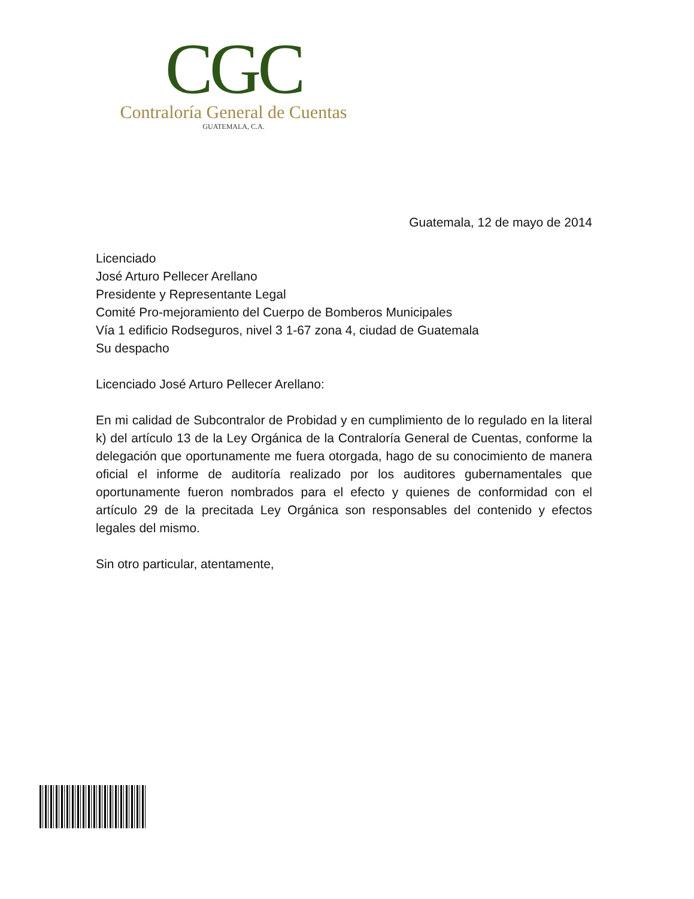CGC
Contraloría General de Cuentas
GUATEMALA, C.A.
Guatemala, 12 de mayo de 2014
Licenciado
José Arturo Pellecer Arellano
Presidente y Representante Legal
Comité Pro-mejoramiento del Cuerpo de Bomberos Municipales
Vía 1 edificio Rodseguros, nivel 3 1-67 zona 4, ciudad de Guatemala
Su despacho
Licenciado José Arturo Pellecer Arellano:
En mi calidad de Subcontralor de Probidad y en cumplimiento de lo regulado en la literal k) del artículo 13 de la Ley Orgánica de la Contraloría General de Cuentas, conforme la delegación que oportunamente me fuera otorgada, hago de su conocimiento de manera oficial el informe de auditoría realizado por los auditores gubernamentales que oportunamente fueron nombrados para el efecto y quienes de conformidad con el artículo 29 de la precitada Ley Orgánica son responsables del contenido y efectos legales del mismo.
Sin otro particular, atentamente,